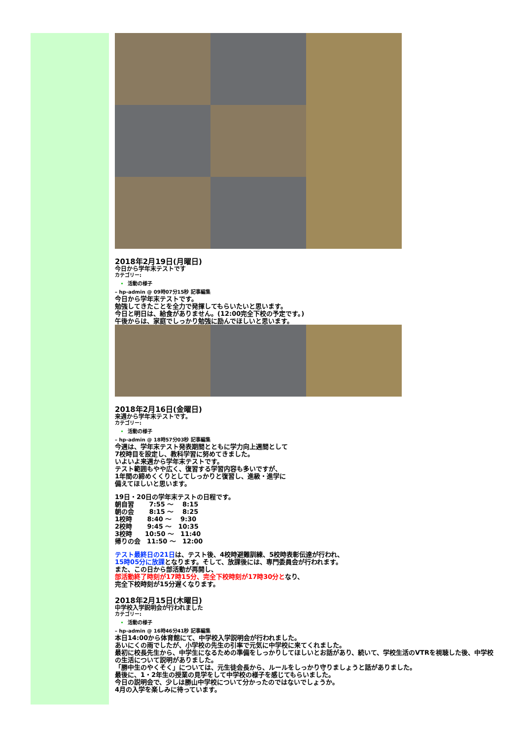2018年2月19日(月曜日)
今日から学年末テストです
カテゴリー:
活動の様子
– hp-admin @ 09時07分15秒 記事編集
今日から学年末テストです。
勉強してきたことを全力で発揮してもらいたいと思います。
今日と明日は、給食がありません。(12:00完全下校の予定です。)
午後からは、家庭でしっかり勉強に励んでほしいと思います。
2018年2月16日(金曜日)
来週から学年末テストです。
カテゴリー:
活動の様子
– hp-admin @ 18時57分03秒 記事編集
今週は、学年末テスト発表期間とともに学力向上週間として
7校時目を設定し、教科学習に努めてきました。
いよいよ来週から学年末テストです。
テスト範囲もやや広く、復習する学習内容も多いですが、
1年間の締めくくりとしてしっかりと復習し、進級・進学に
備えてほしいと思います。
19日・20日の学年末テストの日程です。
朝自習　　 7:55 ～　 8:15
朝の会　　 8:15 ～　 8:25
1校時　　 8:40 ～　 9:30
2校時　　 9:45 ～　10:35
3校時　　10:50 ～　11:40
帰りの会　11:50 ～　12:00
テスト最終日の21日は、テスト後、4校時避難訓練、5校時表彰伝達が行われ、
15時05分に放課となります。そして、放課後には、専門委員会が行われます。
また、この日から部活動が再開し、
部活動終了時刻が17時15分、完全下校時刻が17時30分となり、
完全下校時刻が15分遅くなります。
2018年2月15日(木曜日)
中学校入学説明会が行われました
カテゴリー:
活動の様子
– hp-admin @ 16時46分41秒 記事編集
本日14:00から体育館にて、中学校入学説明会が行われました。
あいにくの雨でしたが、小学校の先生の引率で元気に中学校に来てくれました。
最初に校長先生から、中学生になるための準備をしっかりしてほしいとお話があり、続いて、学校生活のVTRを視聴した後、中学校の生活について説明がありました。
「勝中生のやくそく」については、元生徒会長から、ルールをしっかり守りましょうと話がありました。
最後に、1・2年生の授業の見学をして中学校の様子を感じてもらいました。
今日の説明会で、少しは勝山中学校について分かったのではないでしょうか。
4月の入学を楽しみに待っています。